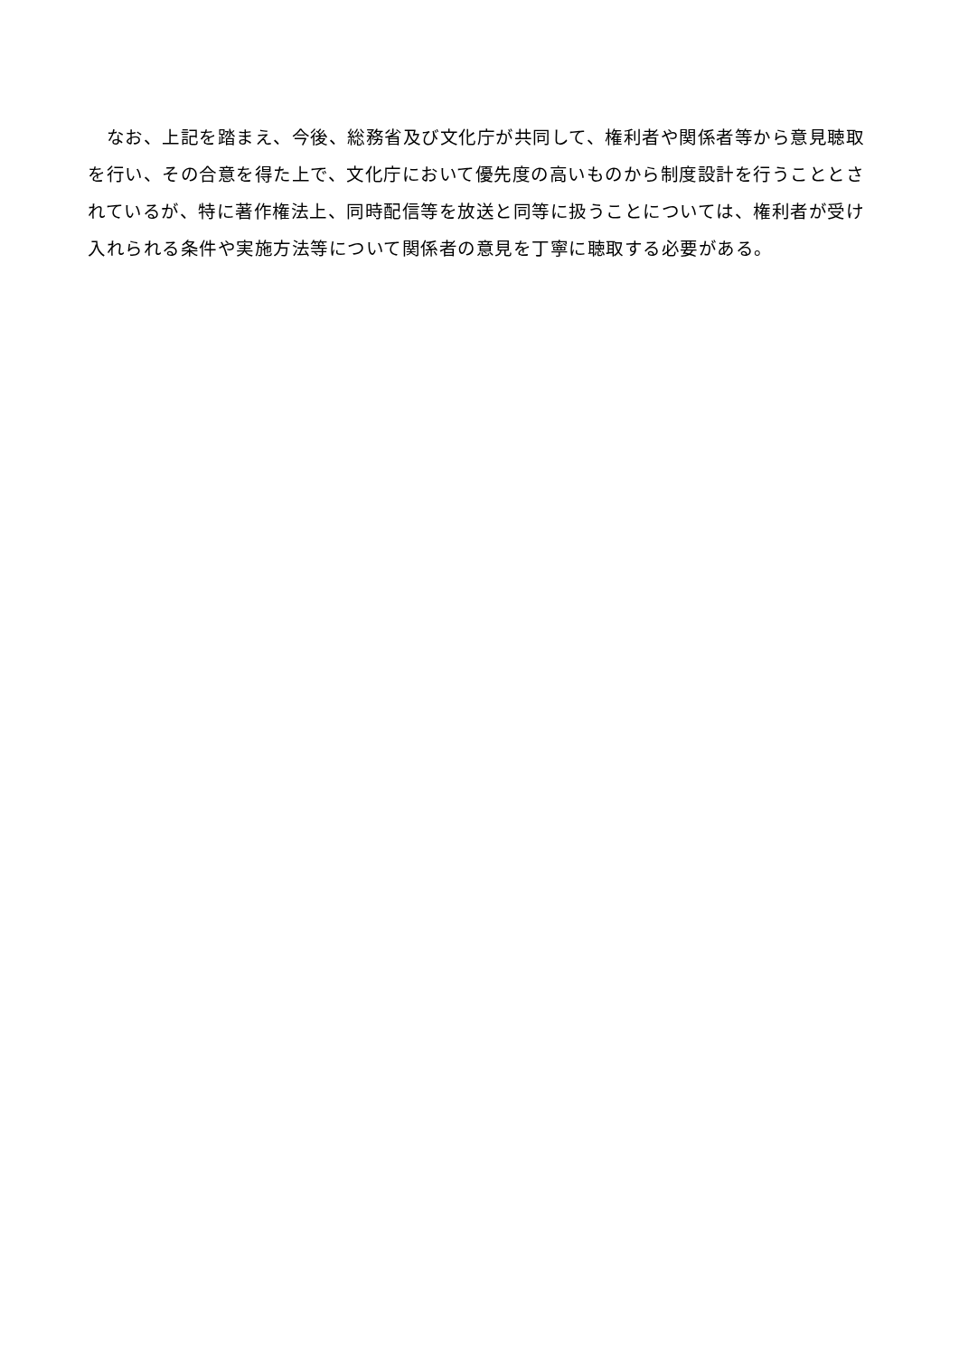なお、上記を踏まえ、今後、総務省及び文化庁が共同して、権利者や関係者等から意見聴取を行い、その合意を得た上で、文化庁において優先度の高いものから制度設計を行うこととされているが、特に著作権法上、同時配信等を放送と同等に扱うことについては、権利者が受け入れられる条件や実施方法等について関係者の意見を丁寧に聴取する必要がある。